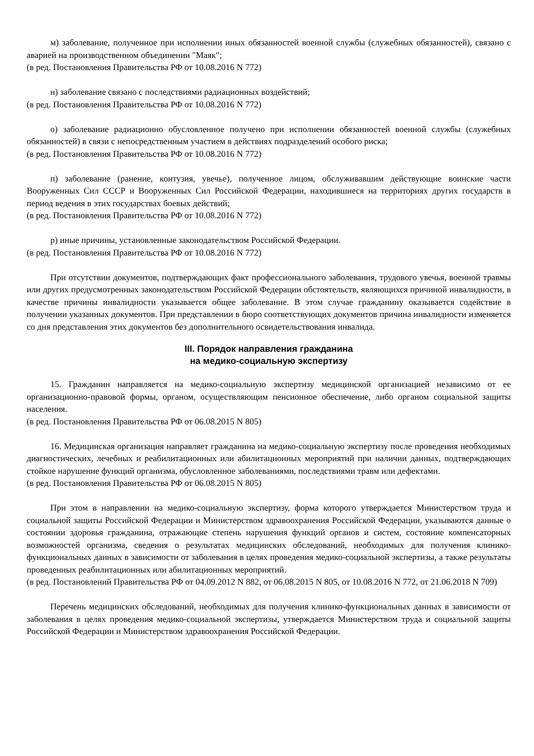м) заболевание, полученное при исполнении иных обязанностей военной службы (служебных обязанностей), связано с аварией на производственном объединении "Маяк";
(в ред. Постановления Правительства РФ от 10.08.2016 N 772)
н) заболевание связано с последствиями радиационных воздействий;
(в ред. Постановления Правительства РФ от 10.08.2016 N 772)
о) заболевание радиационно обусловленное получено при исполнении обязанностей военной службы (служебных обязанностей) в связи с непосредственным участием в действиях подразделений особого риска;
(в ред. Постановления Правительства РФ от 10.08.2016 N 772)
п) заболевание (ранение, контузия, увечье), полученное лицом, обслуживавшим действующие воинские части Вооруженных Сил СССР и Вооруженных Сил Российской Федерации, находившиеся на территориях других государств в период ведения в этих государствах боевых действий;
(в ред. Постановления Правительства РФ от 10.08.2016 N 772)
р) иные причины, установленные законодательством Российской Федерации.
(в ред. Постановления Правительства РФ от 10.08.2016 N 772)
При отсутствии документов, подтверждающих факт профессионального заболевания, трудового увечья, военной травмы или других предусмотренных законодательством Российской Федерации обстоятельств, являющихся причиной инвалидности, в качестве причины инвалидности указывается общее заболевание. В этом случае гражданину оказывается содействие в получении указанных документов. При представлении в бюро соответствующих документов причина инвалидности изменяется со дня представления этих документов без дополнительного освидетельствования инвалида.
III. Порядок направления гражданина
на медико-социальную экспертизу
15. Гражданин направляется на медико-социальную экспертизу медицинской организацией независимо от ее организационно-правовой формы, органом, осуществляющим пенсионное обеспечение, либо органом социальной защиты населения.
(в ред. Постановления Правительства РФ от 06.08.2015 N 805)
16. Медицинская организация направляет гражданина на медико-социальную экспертизу после проведения необходимых диагностических, лечебных и реабилитационных или абилитационных мероприятий при наличии данных, подтверждающих стойкое нарушение функций организма, обусловленное заболеваниями, последствиями травм или дефектами.
(в ред. Постановления Правительства РФ от 06.08.2015 N 805)
При этом в направлении на медико-социальную экспертизу, форма которого утверждается Министерством труда и социальной защиты Российской Федерации и Министерством здравоохранения Российской Федерации, указываются данные о состоянии здоровья гражданина, отражающие степень нарушения функций органов и систем, состояние компенсаторных возможностей организма, сведения о результатах медицинских обследований, необходимых для получения клинико-функциональных данных в зависимости от заболевания в целях проведения медико-социальной экспертизы, а также результаты проведенных реабилитационных или абилитационных мероприятий.
(в ред. Постановлений Правительства РФ от 04.09.2012 N 882, от 06.08.2015 N 805, от 10.08.2016 N 772, от 21.06.2018 N 709)
Перечень медицинских обследований, необходимых для получения клинико-функциональных данных в зависимости от заболевания в целях проведения медико-социальной экспертизы, утверждается Министерством труда и социальной защиты Российской Федерации и Министерством здравоохранения Российской Федерации.